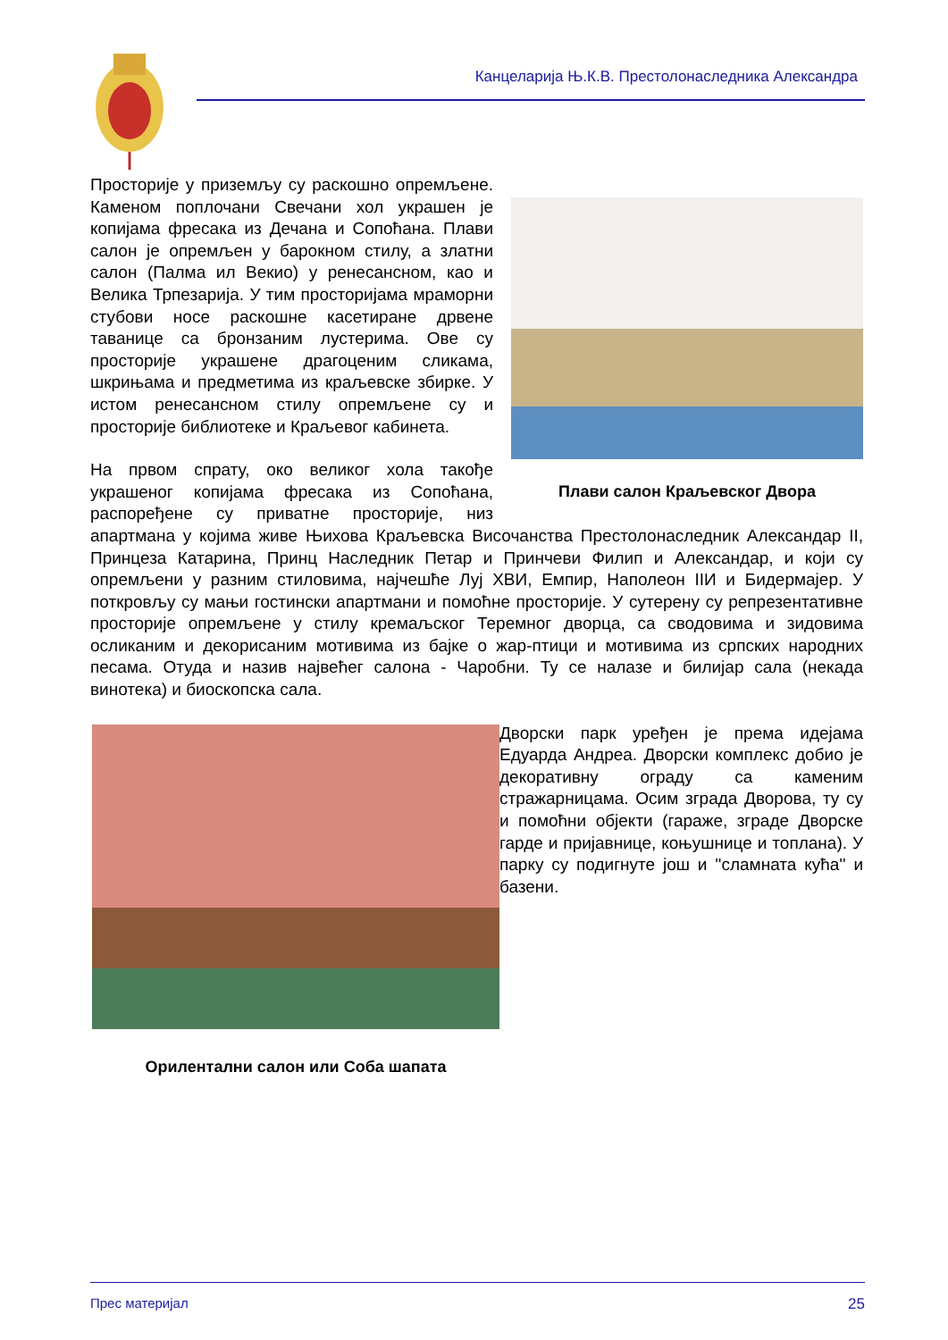Канцеларија Њ.К.В. Престолонаследника Александра
Плави салон Краљевског Двора
Просторије у приземљу су раскошно опремљене. Каменом поплочани Свечани хол украшен је копијама фресака из Дечана и Сопоћана. Плави салон је опремљен у барокном стилу, а златни салон (Палма ил Векио) у ренесансном, као и Велика Трпезарија. У тим просторијама мраморни стубови носе раскошне касетиране дрвене таванице са бронзаним лустерима. Ове су просторије украшене драгоценим сликама, шкрињама и предметима из краљевске збирке. У истом ренесансном стилу опремљене су и просторије библиотеке и Краљевог кабинета.
На првом спрату, око великог хола такође украшеног копијама фресака из Сопоћана, распоређене су приватне просторије, низ апартмана у којима живе Њихова Краљевска Височанства Престолонаследник Александар II, Принцеза Катарина, Принц Наследник Петар и Принчеви Филип и Александар, и који су опремљени у разним стиловима, најчешће Луј ХВИ, Емпир, Наполеон IIИ и Бидермајер. У поткровљу су мањи гостински апартмани и помоћне просторије. У сутерену су репрезентативне просторије опремљене у стилу кремаљског Теремног дворца, са сводовима и зидовима осликаним и декорисаним мотивима из бајке о жар-птици и мотивима из српских народних песама. Отуда и назив највећег салона - Чаробни. Ту се налазе и билијар сала (некада винотека) и биоскопска сала.
Орилентални салон или Соба шапата
Дворски парк уређен је према идејама Едуарда Андреа. Дворски комплекс добио је декоративну ограду са каменим стражарницама. Осим зграда Дворова, ту су и помоћни објекти (гараже, зграде Дворске гарде и пријавнице, коњушнице и топлана). У парку су подигнуте још и ''сламната кућа'' и базени.
Прес материјал 25